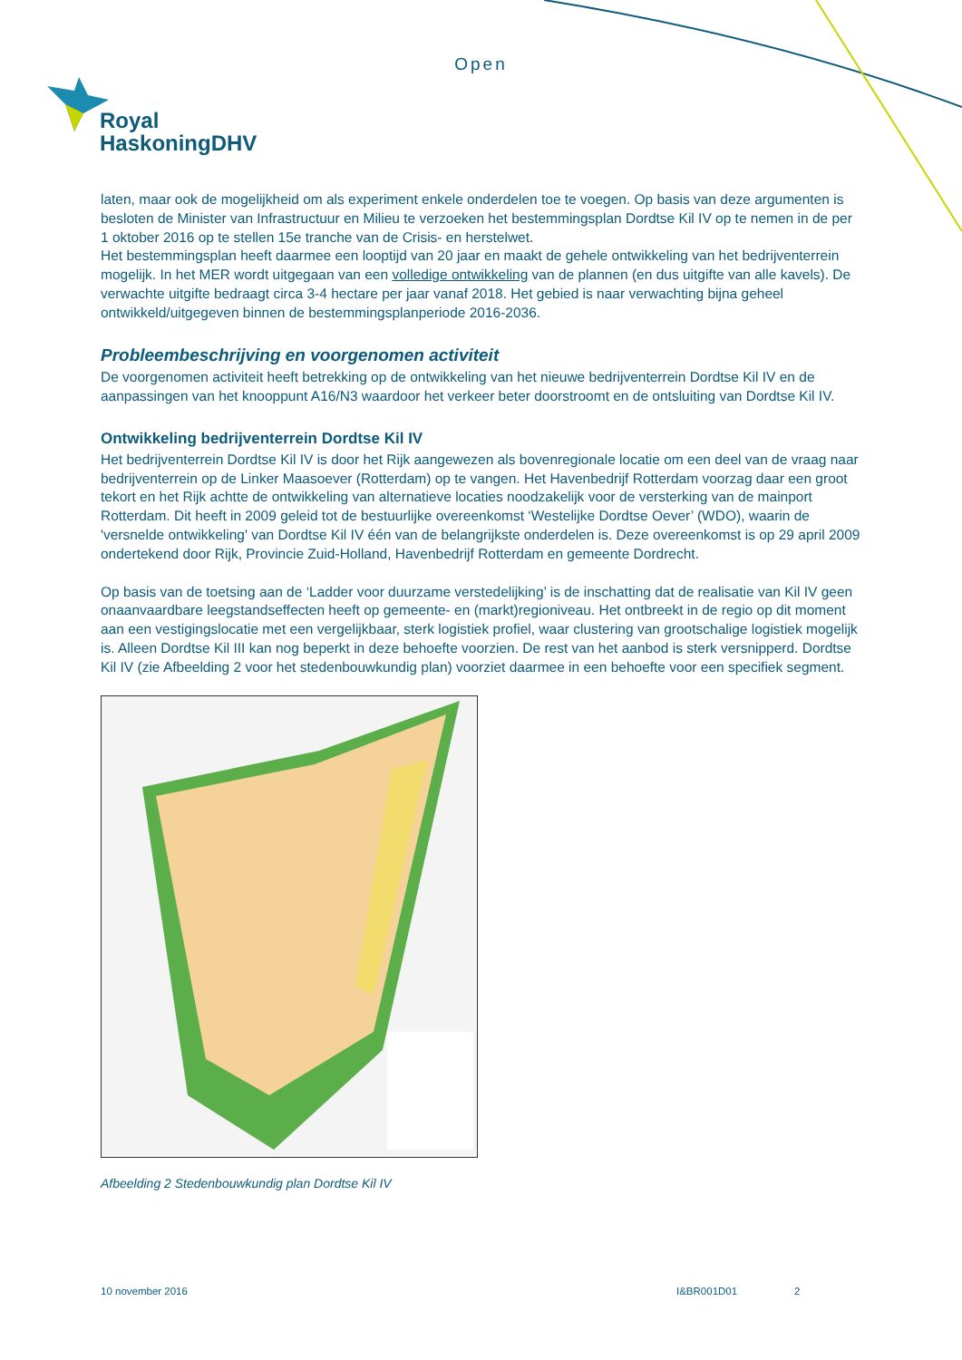Open
Royal
HaskoningDHV
laten, maar ook de mogelijkheid om als experiment enkele onderdelen toe te voegen. Op basis van deze argumenten is besloten de Minister van Infrastructuur en Milieu te verzoeken het bestemmingsplan Dordtse Kil IV op te nemen in de per 1 oktober 2016 op te stellen 15e tranche van de Crisis- en herstelwet.
Het bestemmingsplan heeft daarmee een looptijd van 20 jaar en maakt de gehele ontwikkeling van het bedrijventerrein mogelijk. In het MER wordt uitgegaan van een volledige ontwikkeling van de plannen (en dus uitgifte van alle kavels). De verwachte uitgifte bedraagt circa 3-4 hectare per jaar vanaf 2018. Het gebied is naar verwachting bijna geheel ontwikkeld/uitgegeven binnen de bestemmingsplanperiode 2016-2036.
Probleembeschrijving en voorgenomen activiteit
De voorgenomen activiteit heeft betrekking op de ontwikkeling van het nieuwe bedrijventerrein Dordtse Kil IV en de aanpassingen van het knooppunt A16/N3 waardoor het verkeer beter doorstroomt en de ontsluiting van Dordtse Kil IV.
Ontwikkeling bedrijventerrein Dordtse Kil IV
Het bedrijventerrein Dordtse Kil IV is door het Rijk aangewezen als bovenregionale locatie om een deel van de vraag naar bedrijventerrein op de Linker Maasoever (Rotterdam) op te vangen. Het Havenbedrijf Rotterdam voorzag daar een groot tekort en het Rijk achtte de ontwikkeling van alternatieve locaties noodzakelijk voor de versterking van de mainport Rotterdam. Dit heeft in 2009 geleid tot de bestuurlijke overeenkomst ‘Westelijke Dordtse Oever’ (WDO), waarin de 'versnelde ontwikkeling' van Dordtse Kil IV één van de belangrijkste onderdelen is. Deze overeenkomst is op 29 april 2009 ondertekend door Rijk, Provincie Zuid-Holland, Havenbedrijf Rotterdam en gemeente Dordrecht.
Op basis van de toetsing aan de ‘Ladder voor duurzame verstedelijking’ is de inschatting dat de realisatie van Kil IV geen onaanvaardbare leegstandseffecten heeft op gemeente- en (markt)regioniveau. Het ontbreekt in de regio op dit moment aan een vestigingslocatie met een vergelijkbaar, sterk logistiek profiel, waar clustering van grootschalige logistiek mogelijk is. Alleen Dordtse Kil III kan nog beperkt in deze behoefte voorzien. De rest van het aanbod is sterk versnipperd. Dordtse Kil IV (zie Afbeelding 2 voor het stedenbouwkundig plan) voorziet daarmee in een behoefte voor een specifiek segment.
Afbeelding 2 Stedenbouwkundig plan Dordtse Kil IV
10 november 2016 I&BR001D01 2